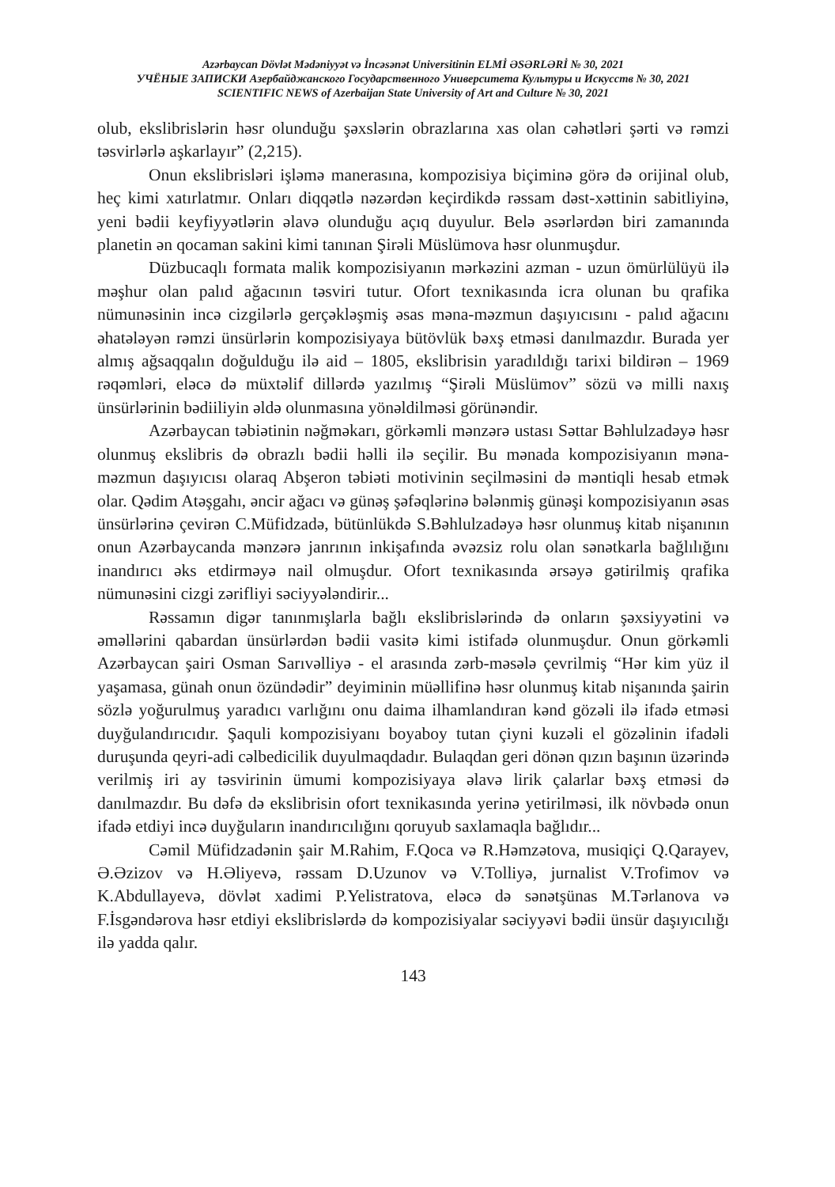Azərbaycan Dövlət Mədəniyyət və İncəsənət Universitinin ELMİ ƏSƏRLƏRİ № 30, 2021
УЧЁНЫЕ ЗАПИСКИ Азербайджанского Государственного Университета Культуры и Искусств № 30, 2021
SCIENTIFIC NEWS of Azerbaijan State University of Art and Culture № 30, 2021
olub, ekslibrislərin həsr olunduğu şəxslərin obrazlarına xas olan cəhətləri şərti və rəmzi təsvirlərlə aşkarlayır” (2,215).
Onun ekslibrisləri işləmə manerasına, kompozisiya biçiminə görə də orijinal olub, heç kimi xatırlatmır. Onları diqqətlə nəzərdən keçirdikdə rəssam dəst-xəttinin sabitliyinə, yeni bədii keyfiyyətlərin əlavə olunduğu açıq duyulur. Belə əsərlərdən biri zamanında planetin ən qocaman sakini kimi tanınan Şirəli Müslümova həsr olunmuşdur.
Düzbucaqlı formata malik kompozisiyanın mərkəzini azman - uzun ömürlülüyü ilə məşhur olan palıd ağacının təsviri tutur. Ofort texnikasında icra olunan bu qrafika nümunəsinin incə cizgilərlə gerçəkləşmiş əsas məna-məzmun daşıyıcısını - palıd ağacını əhatələyən rəmzi ünsürlərin kompozisiyaya bütövlük bəxş etməsi danılmazdır. Burada yer almış ağsaqqalın doğulduğu ilə aid – 1805, ekslibrisin yaradıldığı tarixi bildirən – 1969 rəqəmləri, eləcə də müxtəlif dillərdə yazılmış “Şirəli Müslümov” sözü və milli naxış ünsürlərinin bədiiliyin əldə olunmasına yönəldilməsi görünəndir.
Azərbaycan təbiətinin nəğməkarı, görkəmli mənzərə ustası Səttar Bəhlulzadəyə həsr olunmuş ekslibris də obrazlı bədii həlli ilə seçilir. Bu mənada kompozisiyanın məna-məzmun daşıyıcısı olaraq Abşeron təbiəti motivinin seçilməsini də məntiqli hesab etmək olar. Qədim Atəşgahı, əncir ağacı və günəş şəfəqlərinə bələnmiş günəşi kompozisiyanın əsas ünsürlərinə çevirən C.Müfidzadə, bütünlükdə S.Bəhlulzadəyə həsr olunmuş kitab nişanının onun Azərbaycanda mənzərə janrının inkişafında əvəzsiz rolu olan sənətkarla bağlılığını inandırıcı əks etdirməyə nail olmuşdur. Ofort texnikasında ərsəyə gətirilmiş qrafika nümunəsini cizgi zərifliyi səciyyələndirir...
Rəssamın digər tanınmışlarla bağlı ekslibrislərində də onların şəxsiyyətini və əməllərini qabardan ünsürlərdən bədii vasitə kimi istifadə olunmuşdur. Onun görkəmli Azərbaycan şairi Osman Sarıvəlliyə - el arasında zərb-məsələ çevrilmiş “Hər kim yüz il yaşamasa, günah onun özündədir” deyiminin müəllifinə həsr olunmuş kitab nişanında şairin sözlə yoğurulmuş yaradıcı varlığını onu daima ilhamlandıran kənd gözəli ilə ifadə etməsi duyğulandırıcıdır. Şaquli kompozisiyanı boyaboy tutan çiyni kuzəli el gözəlinin ifadəli duruşunda qeyri-adi cəlbedicilik duyulmaqdadır. Bulaqdan geri dönən qızın başının üzərində verilmiş iri ay təsvirinin ümumi kompozisiyaya əlavə lirik çalarlar bəxş etməsi də danılmazdır. Bu dəfə də ekslibrisin ofort texnikasında yerinə yetirilməsi, ilk növbədə onun ifadə etdiyi incə duyğuların inandırıcılığını qoruyub saxlamaqla bağlıdır...
Cəmil Müfidzadənin şair M.Rahim, F.Qoca və R.Həmzətova, musiqiçi Q.Qarayev, Ə.Əzizov və H.Əliyevə, rəssam D.Uzunov və V.Tolliyə, jurnalist V.Trofimov və K.Abdullayevə, dövlət xadimi P.Yelistratova, eləcə də sənətşünas M.Tərlanova və F.İsgəndərova həsr etdiyi ekslibrislərdə də kompozisiyalar səciyyəvi bədii ünsür daşıyıcılığı ilə yadda qalır.
143